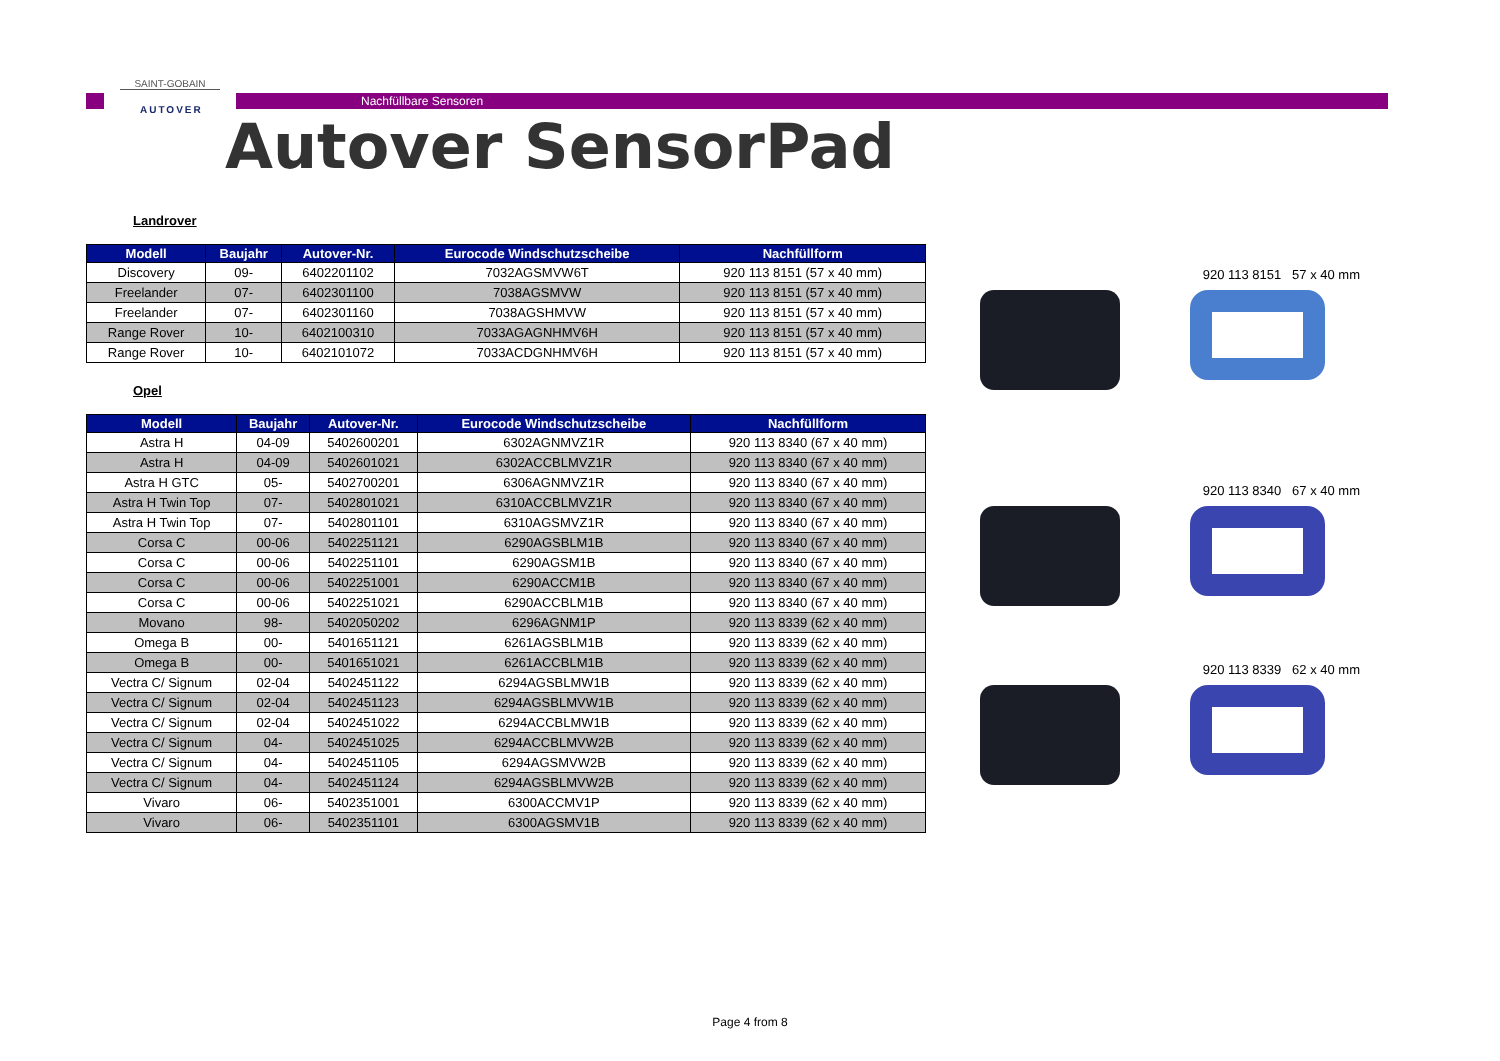SAINT-GOBAIN
AUTOVER
Nachfüllbare Sensoren
Autover SensorPad
Landrover
| Modell | Baujahr | Autover-Nr. | Eurocode Windschutzscheibe | Nachfüllform |
| --- | --- | --- | --- | --- |
| Discovery | 09- | 6402201102 | 7032AGSMVW6T | 920 113 8151 (57 x 40 mm) |
| Freelander | 07- | 6402301100 | 7038AGSMVW | 920 113 8151 (57 x 40 mm) |
| Freelander | 07- | 6402301160 | 7038AGSHMVW | 920 113 8151 (57 x 40 mm) |
| Range Rover | 10- | 6402100310 | 7033AGAGNHMV6H | 920 113 8151 (57 x 40 mm) |
| Range Rover | 10- | 6402101072 | 7033ACDGNHMV6H | 920 113 8151 (57 x 40 mm) |
Opel
| Modell | Baujahr | Autover-Nr. | Eurocode Windschutzscheibe | Nachfüllform |
| --- | --- | --- | --- | --- |
| Astra H | 04-09 | 5402600201 | 6302AGNMVZ1R | 920 113 8340 (67 x 40 mm) |
| Astra H | 04-09 | 5402601021 | 6302ACCBLMVZ1R | 920 113 8340 (67 x 40 mm) |
| Astra H GTC | 05- | 5402700201 | 6306AGNMVZ1R | 920 113 8340 (67 x 40 mm) |
| Astra H Twin Top | 07- | 5402801021 | 6310ACCBLMVZ1R | 920 113 8340 (67 x 40 mm) |
| Astra H Twin Top | 07- | 5402801101 | 6310AGSMVZ1R | 920 113 8340 (67 x 40 mm) |
| Corsa C | 00-06 | 5402251121 | 6290AGSBLM1B | 920 113 8340 (67 x 40 mm) |
| Corsa C | 00-06 | 5402251101 | 6290AGSM1B | 920 113 8340 (67 x 40 mm) |
| Corsa C | 00-06 | 5402251001 | 6290ACCM1B | 920 113 8340 (67 x 40 mm) |
| Corsa C | 00-06 | 5402251021 | 6290ACCBLM1B | 920 113 8340 (67 x 40 mm) |
| Movano | 98- | 5402050202 | 6296AGNM1P | 920 113 8339 (62 x 40 mm) |
| Omega B | 00- | 5401651121 | 6261AGSBLM1B | 920 113 8339 (62 x 40 mm) |
| Omega B | 00- | 5401651021 | 6261ACCBLM1B | 920 113 8339 (62 x 40 mm) |
| Vectra C/ Signum | 02-04 | 5402451122 | 6294AGSBLMW1B | 920 113 8339 (62 x 40 mm) |
| Vectra C/ Signum | 02-04 | 5402451123 | 6294AGSBLMVW1B | 920 113 8339 (62 x 40 mm) |
| Vectra C/ Signum | 02-04 | 5402451022 | 6294ACCBLMW1B | 920 113 8339 (62 x 40 mm) |
| Vectra C/ Signum | 04- | 5402451025 | 6294ACCBLMVW2B | 920 113 8339 (62 x 40 mm) |
| Vectra C/ Signum | 04- | 5402451105 | 6294AGSMVW2B | 920 113 8339 (62 x 40 mm) |
| Vectra C/ Signum | 04- | 5402451124 | 6294AGSBLMVW2B | 920 113 8339 (62 x 40 mm) |
| Vivaro | 06- | 5402351001 | 6300ACCMV1P | 920 113 8339 (62 x 40 mm) |
| Vivaro | 06- | 5402351101 | 6300AGSMV1B | 920 113 8339 (62 x 40 mm) |
920 113 8151 57 x 40 mm
920 113 8340 67 x 40 mm
920 113 8339 62 x 40 mm
Page 4 from 8